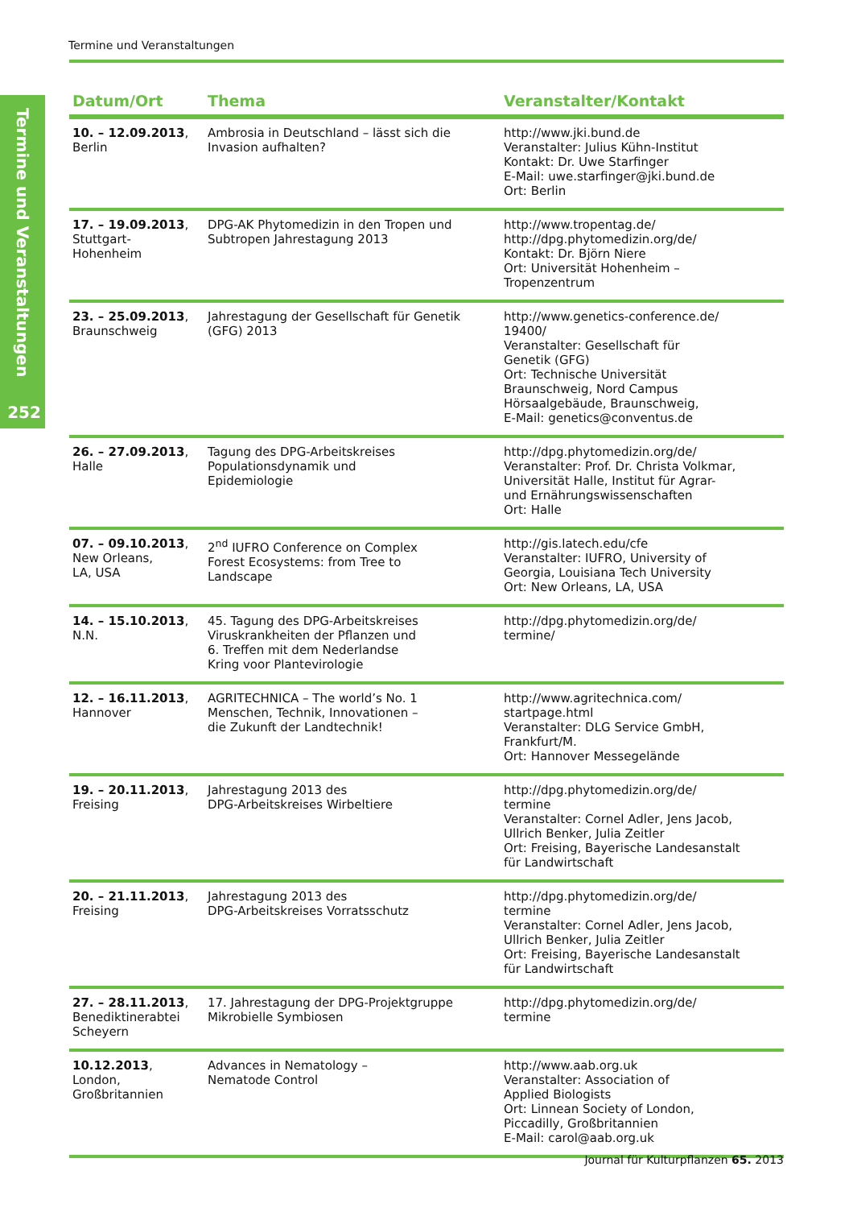Termine und Veranstaltungen
Termine und Veranstaltungen
252
| Datum/Ort | Thema | Veranstalter/Kontakt |
| --- | --- | --- |
| 10. – 12.09.2013 , Berlin | Ambrosia in Deutschland – lässt sich die Invasion aufhalten? | http://www.jki.bund.de Veranstalter: Julius Kühn-Institut Kontakt: Dr. Uwe Starfinger E-Mail: uwe.starfinger@jki.bund.de Ort: Berlin |
| 17. – 19.09.2013 , Stuttgart- Hohenheim | DPG-AK Phytomedizin in den Tropen und Subtropen Jahrestagung 2013 | http://www.tropentag.de/ http://dpg.phytomedizin.org/de/ Kontakt: Dr. Björn Niere Ort: Universität Hohenheim – Tropenzentrum |
| 23. – 25.09.2013 , Braunschweig | Jahrestagung der Gesellschaft für Genetik (GFG) 2013 | http://www.genetics-conference.de/ 19400/ Veranstalter: Gesellschaft für Genetik (GFG) Ort: Technische Universität Braunschweig, Nord Campus Hörsaalgebäude, Braunschweig, E-Mail: genetics@conventus.de |
| 26. – 27.09.2013 , Halle | Tagung des DPG-Arbeitskreises Populationsdynamik und Epidemiologie | http://dpg.phytomedizin.org/de/ Veranstalter: Prof. Dr. Christa Volkmar, Universität Halle, Institut für Agrar- und Ernährungswissenschaften Ort: Halle |
| 07. – 09.10.2013 , New Orleans, LA, USA | 2<sup>nd</sup> IUFRO Conference on Complex Forest Ecosystems: from Tree to Landscape | http://gis.latech.edu/cfe Veranstalter: IUFRO, University of Georgia, Louisiana Tech University Ort: New Orleans, LA, USA |
| 14. – 15.10.2013 , N.N. | 45. Tagung des DPG-Arbeitskreises Viruskrankheiten der Pflanzen und 6. Treffen mit dem Nederlandse Kring voor Plantevirologie | http://dpg.phytomedizin.org/de/ termine/ |
| 12. – 16.11.2013 , Hannover | AGRITECHNICA – The world’s No. 1 Menschen, Technik, Innovationen – die Zukunft der Landtechnik! | http://www.agritechnica.com/ startpage.html Veranstalter: DLG Service GmbH, Frankfurt/M. Ort: Hannover Messegelände |
| 19. – 20.11.2013 , Freising | Jahrestagung 2013 des DPG-Arbeitskreises Wirbeltiere | http://dpg.phytomedizin.org/de/ termine Veranstalter: Cornel Adler, Jens Jacob, Ullrich Benker, Julia Zeitler Ort: Freising, Bayerische Landesanstalt für Landwirtschaft |
| 20. – 21.11.2013 , Freising | Jahrestagung 2013 des DPG-Arbeitskreises Vorratsschutz | http://dpg.phytomedizin.org/de/ termine Veranstalter: Cornel Adler, Jens Jacob, Ullrich Benker, Julia Zeitler Ort: Freising, Bayerische Landesanstalt für Landwirtschaft |
| 27. – 28.11.2013 , Benediktinerabtei Scheyern | 17. Jahrestagung der DPG-Projektgruppe Mikrobielle Symbiosen | http://dpg.phytomedizin.org/de/ termine |
| 10.12.2013 , London, Großbritannien | Advances in Nematology – Nematode Control | http://www.aab.org.uk Veranstalter: Association of Applied Biologists Ort: Linnean Society of London, Piccadilly, Großbritannien E-Mail: carol@aab.org.uk |
Journal für Kulturpflanzen 65. 2013